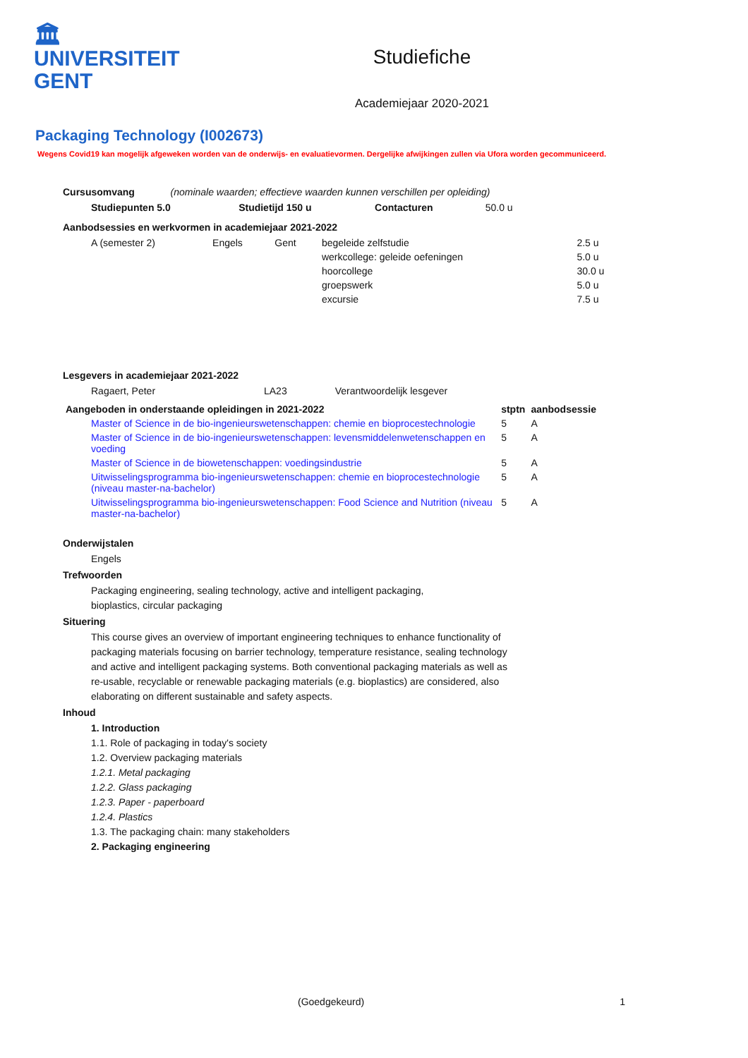🏛
UNIVERSITEIT
GENT
Studiefiche
Academiejaar 2020-2021
Packaging Technology (I002673)
Wegens Covid19 kan mogelijk afgeweken worden van de onderwijs- en evaluatievormen. Dergelijke afwijkingen zullen via Ufora worden gecommuniceerd.
Cursusomvang (nominale waarden; effectieve waarden kunnen verschillen per opleiding)
| Studiepunten 5.0 | Studietijd 150 u | Contacturen | 50.0 u |
Aanbodsessies en werkvormen in academiejaar 2021-2022
| A (semester 2) | Engels | Gent | begeleide zelfstudie | 2.5 u |
| | | | werkcollege: geleide oefeningen | 5.0 u |
| | | | hoorcollege | 30.0 u |
| | | | groepswerk | 5.0 u |
| | | | excursie | 7.5 u |
Lesgevers in academiejaar 2021-2022
| Ragaert, Peter | LA23 | Verantwoordelijk lesgever |
| Aangeboden in onderstaande opleidingen in 2021-2022 | stptn | aanbodsessie |
| --- | --- | --- |
| Master of Science in de bio-ingenieurswetenschappen: chemie en bioprocestechnologie | 5 | A |
| Master of Science in de bio-ingenieurswetenschappen: levensmiddelenwetenschappen en voeding | 5 | A |
| Master of Science in de biowetenschappen: voedingsindustrie | 5 | A |
| Uitwisselingsprogramma bio-ingenieurswetenschappen: chemie en bioprocestechnologie (niveau master-na-bachelor) | 5 | A |
| Uitwisselingsprogramma bio-ingenieurswetenschappen: Food Science and Nutrition (niveau master-na-bachelor) | 5 | A |
Onderwijstalen
Engels
Trefwoorden
Packaging engineering, sealing technology, active and intelligent packaging, bioplastics, circular packaging
Situering
This course gives an overview of important engineering techniques to enhance functionality of packaging materials focusing on barrier technology, temperature resistance, sealing technology and active and intelligent packaging systems. Both conventional packaging materials as well as re-usable, recyclable or renewable packaging materials (e.g. bioplastics) are considered, also elaborating on different sustainable and safety aspects.
Inhoud
1. Introduction
1.1. Role of packaging in today's society
1.2. Overview packaging materials
1.2.1. Metal packaging
1.2.2. Glass packaging
1.2.3. Paper - paperboard
1.2.4. Plastics
1.3. The packaging chain: many stakeholders
2. Packaging engineering
(Goedgekeurd) 1